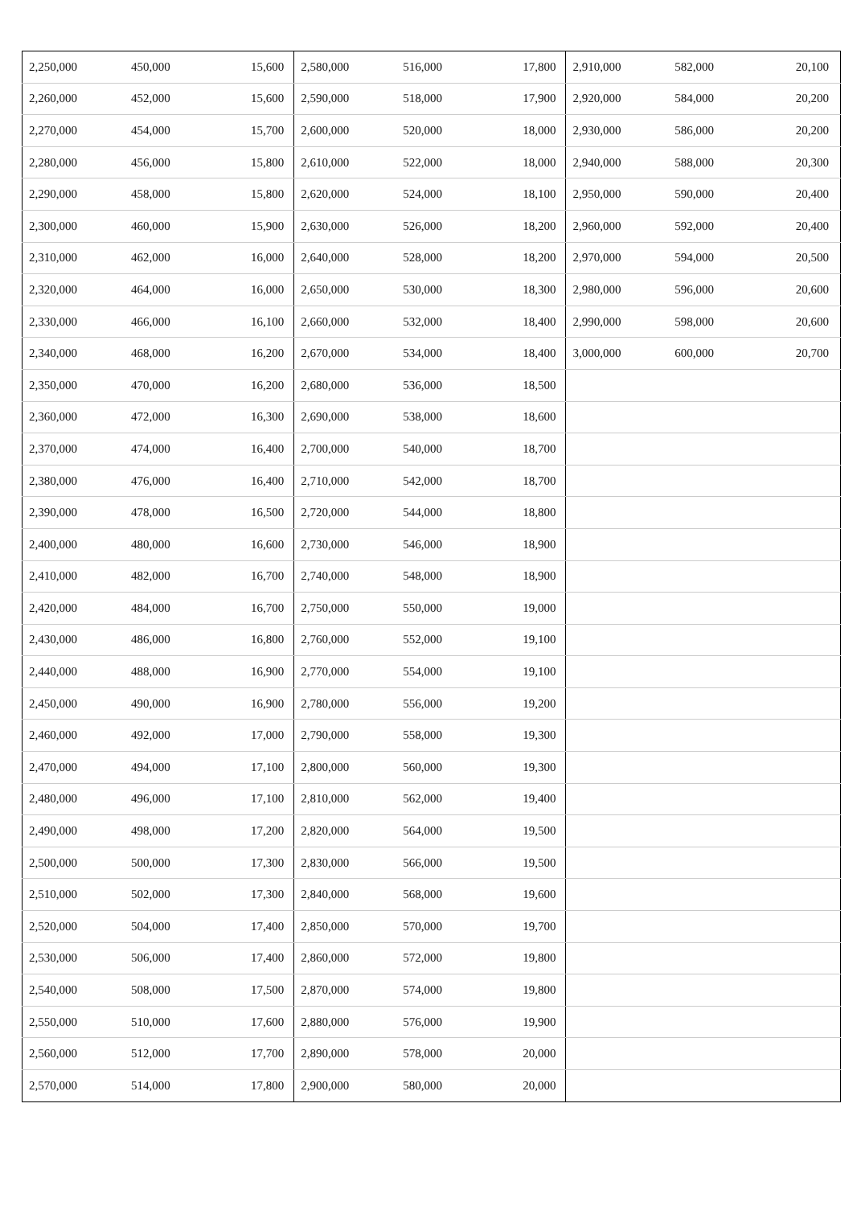| 2,250,000 | 450,000 | 15,600 | 2,580,000 | 516,000 | 17,800 | 2,910,000 | 582,000 | 20,100 |
| 2,260,000 | 452,000 | 15,600 | 2,590,000 | 518,000 | 17,900 | 2,920,000 | 584,000 | 20,200 |
| 2,270,000 | 454,000 | 15,700 | 2,600,000 | 520,000 | 18,000 | 2,930,000 | 586,000 | 20,200 |
| 2,280,000 | 456,000 | 15,800 | 2,610,000 | 522,000 | 18,000 | 2,940,000 | 588,000 | 20,300 |
| 2,290,000 | 458,000 | 15,800 | 2,620,000 | 524,000 | 18,100 | 2,950,000 | 590,000 | 20,400 |
| 2,300,000 | 460,000 | 15,900 | 2,630,000 | 526,000 | 18,200 | 2,960,000 | 592,000 | 20,400 |
| 2,310,000 | 462,000 | 16,000 | 2,640,000 | 528,000 | 18,200 | 2,970,000 | 594,000 | 20,500 |
| 2,320,000 | 464,000 | 16,000 | 2,650,000 | 530,000 | 18,300 | 2,980,000 | 596,000 | 20,600 |
| 2,330,000 | 466,000 | 16,100 | 2,660,000 | 532,000 | 18,400 | 2,990,000 | 598,000 | 20,600 |
| 2,340,000 | 468,000 | 16,200 | 2,670,000 | 534,000 | 18,400 | 3,000,000 | 600,000 | 20,700 |
| 2,350,000 | 470,000 | 16,200 | 2,680,000 | 536,000 | 18,500 | | | |
| 2,360,000 | 472,000 | 16,300 | 2,690,000 | 538,000 | 18,600 | | | |
| 2,370,000 | 474,000 | 16,400 | 2,700,000 | 540,000 | 18,700 | | | |
| 2,380,000 | 476,000 | 16,400 | 2,710,000 | 542,000 | 18,700 | | | |
| 2,390,000 | 478,000 | 16,500 | 2,720,000 | 544,000 | 18,800 | | | |
| 2,400,000 | 480,000 | 16,600 | 2,730,000 | 546,000 | 18,900 | | | |
| 2,410,000 | 482,000 | 16,700 | 2,740,000 | 548,000 | 18,900 | | | |
| 2,420,000 | 484,000 | 16,700 | 2,750,000 | 550,000 | 19,000 | | | |
| 2,430,000 | 486,000 | 16,800 | 2,760,000 | 552,000 | 19,100 | | | |
| 2,440,000 | 488,000 | 16,900 | 2,770,000 | 554,000 | 19,100 | | | |
| 2,450,000 | 490,000 | 16,900 | 2,780,000 | 556,000 | 19,200 | | | |
| 2,460,000 | 492,000 | 17,000 | 2,790,000 | 558,000 | 19,300 | | | |
| 2,470,000 | 494,000 | 17,100 | 2,800,000 | 560,000 | 19,300 | | | |
| 2,480,000 | 496,000 | 17,100 | 2,810,000 | 562,000 | 19,400 | | | |
| 2,490,000 | 498,000 | 17,200 | 2,820,000 | 564,000 | 19,500 | | | |
| 2,500,000 | 500,000 | 17,300 | 2,830,000 | 566,000 | 19,500 | | | |
| 2,510,000 | 502,000 | 17,300 | 2,840,000 | 568,000 | 19,600 | | | |
| 2,520,000 | 504,000 | 17,400 | 2,850,000 | 570,000 | 19,700 | | | |
| 2,530,000 | 506,000 | 17,400 | 2,860,000 | 572,000 | 19,800 | | | |
| 2,540,000 | 508,000 | 17,500 | 2,870,000 | 574,000 | 19,800 | | | |
| 2,550,000 | 510,000 | 17,600 | 2,880,000 | 576,000 | 19,900 | | | |
| 2,560,000 | 512,000 | 17,700 | 2,890,000 | 578,000 | 20,000 | | | |
| 2,570,000 | 514,000 | 17,800 | 2,900,000 | 580,000 | 20,000 | | | |